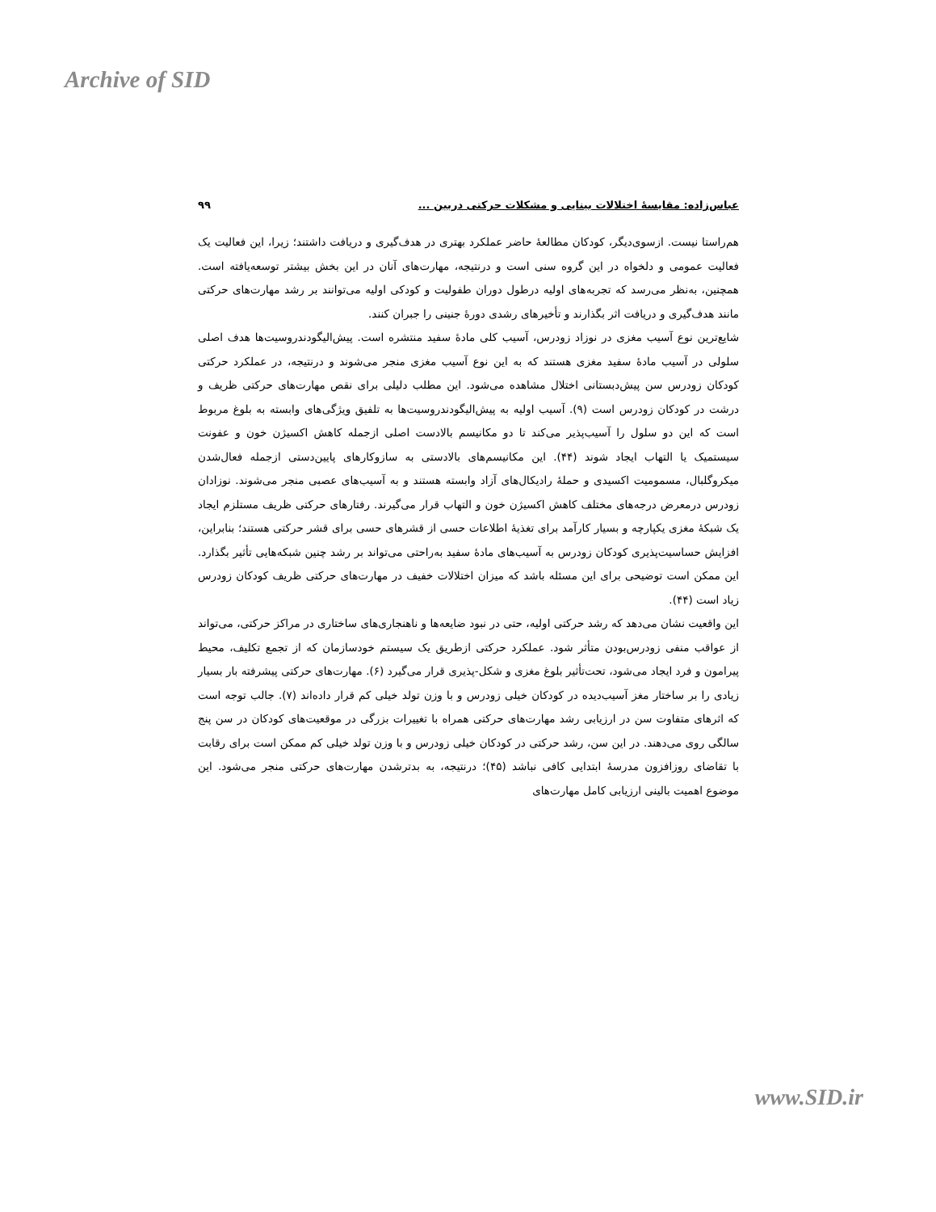Archive of SID
عباس‌زاده: مقایسهٔ اختلالات بینایی و مشکلات حرکتی دربین ... ۹۹
هم‌راستا نیست. ازسوی‌دیگر، کودکان مطالعهٔ حاضر عملکرد بهتری در هدف‌گیری و دریافت داشتند؛ زیرا، این فعالیت یک فعالیت عمومی و دلخواه در این گروه سنی است و درنتیجه، مهارت‌های آنان در این بخش بیشتر توسعه‌یافته است. همچنین، به‌نظر می‌رسد که تجربه‌های اولیه درطول دوران طفولیت و کودکی اولیه می‌توانند بر رشد مهارت‌های حرکتی مانند هدف‌گیری و دریافت اثر بگذارند و تأخیرهای رشدی دورهٔ جنینی را جبران کنند.
شایع‌ترین نوع آسیب مغزی در نوزاد زودرس، آسیب کلی مادهٔ سفید منتشره است. پیش‌الیگودندروسیت‌ها هدف اصلی سلولی در آسیب مادهٔ سفید مغزی هستند که به این نوع آسیب مغزی منجر می‌شوند و درنتیجه، در عملکرد حرکتی کودکان زودرس سن پیش‌دبستانی اختلال مشاهده می‌شود. این مطلب دلیلی برای نقص مهارت‌های حرکتی ظریف و درشت در کودکان زودرس است (۹). آسیب اولیه به پیش‌الیگودندروسیت‌ها به تلفیق ویژگی‌های وابسته به بلوغ مربوط است که این دو سلول را آسیب‌پذیر می‌کند تا دو مکانیسم بالادست اصلی ازجمله کاهش اکسیژن خون و عفونت سیستمیک یا التهاب ایجاد شوند (۴۴). این مکانیسم‌های بالادستی به سازوکارهای پایین‌دستی ازجمله فعال‌شدن میکروگلبال، مسمومیت اکسیدی و حملهٔ رادیکال‌های آزاد وابسته هستند و به آسیب‌های عصبی منجر می‌شوند. نوزادان زودرس درمعرض درجه‌های مختلف کاهش اکسیژن خون و التهاب قرار می‌گیرند. رفتارهای حرکتی ظریف مستلزم ایجاد یک شبکهٔ مغزی یکپارچه و بسیار کارآمد برای تغذیهٔ اطلاعات حسی از قشرهای حسی برای قشر حرکتی هستند؛ بنابراین، افزایش حساسیت‌پذیری کودکان زودرس به آسیب‌های مادهٔ سفید به‌راحتی می‌تواند بر رشد چنین شبکه‌هایی تأثیر بگذارد. این ممکن است توضیحی برای این مسئله باشد که میزان اختلالات خفیف در مهارت‌های حرکتی ظریف کودکان زودرس زیاد است (۴۴).
این واقعیت نشان می‌دهد که رشد حرکتی اولیه، حتی در نبود ضایعه‌ها و ناهنجاری‌های ساختاری در مراکز حرکتی، می‌تواند از عواقب منفی زودرس‌بودن متأثر شود. عملکرد حرکتی ازطریق یک سیستم خودسازمان که از تجمع تکلیف، محیط پیرامون و فرد ایجاد می‌شود، تحت‌تأثیر بلوغ مغزی و شکل-پذیری قرار می‌گیرد (۶). مهارت‌های حرکتی پیشرفته بار بسیار زیادی را بر ساختار مغز آسیب‌دیده در کودکان خیلی زودرس و با وزن تولد خیلی کم قرار داده‌اند (۷). جالب توجه است که اثرهای متفاوت سن در ارزیابی رشد مهارت‌های حرکتی همراه با تغییرات بزرگی در موقعیت‌های کودکان در سن پنج سالگی روی می‌دهند. در این سن، رشد حرکتی در کودکان خیلی زودرس و با وزن تولد خیلی کم ممکن است برای رقابت با تقاضای روزافزون مدرسهٔ ابتدایی کافی نباشد (۴۵)؛ درنتیجه، به بدترشدن مهارت‌های حرکتی منجر می‌شود. این موضوع اهمیت بالینی ارزیابی کامل مهارت‌های
www.SID.ir